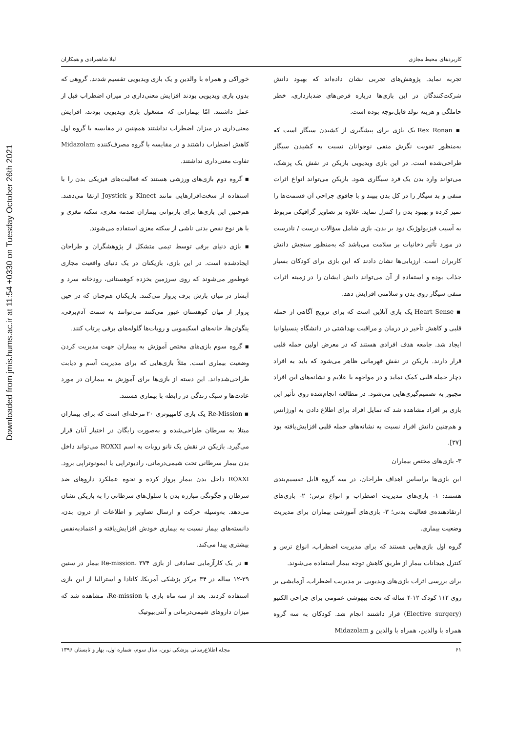Downloaded from jmis.hums.ac.ir at 11:54 +0330 on Tuesday October 26th 2021
کاربردهای محیط مجازی لیلا شاهمرادی و همکاران
تجربه نماید. پژوهش‌های تجربی نشان داده‌اند که بهبود دانش شرکت‌کنندگان در این بازی‌ها درباره قرص‌های ضدبارداری، خطر حاملگی و هزینه تولد قابل‌توجه بوده است.
▪ Rex Ronan یک بازی برای پیشگیری از کشیدن سیگار است که به‌منظور تقویت نگرش منفی نوجوانان نسبت به کشیدن سیگار طراحی‌شده است. در این بازی ویدیویی بازیکن در نقش یک پزشک، می‌تواند وارد بدن یک فرد سیگاری شود. بازیکن می‌تواند انواع اثرات منفی و بد سیگار را در کل بدن ببیند و با چاقوی جراحی آن قسمت‌ها را تمیز کرده و بهبود بدن را کنترل نماید. علاوه بر تصاویر گرافیکی مربوط به آسیب فیزیولوژیک دود بر بدن، بازی شامل سؤالات درست / نادرست در مورد تأثیر دخانیات بر سلامت می‌باشد که به‌منظور سنجش دانش کاربران است. ارزیابی‌ها نشان دادند که این بازی برای کودکان بسیار جذاب بوده و استفاده از آن می‌تواند دانش ایشان را در زمینه اثرات منفی سیگار روی بدن و سلامتی افزایش دهد.
▪ Heart Sense یک بازی آنلاین است که برای ترویج آگاهی از حمله قلبی و کاهش تأخیر در درمان و مراقبت بهداشتی در دانشگاه پنسیلوانیا ایجاد شد. جامعه هدف افرادی هستند که در معرض اولین حمله قلبی قرار دارند. بازیکن در نقش قهرمانی ظاهر می‌شود که باید به افراد دچار حمله قلبی کمک نماید و در مواجهه با علایم و نشانه‌های این افراد مجبور به تصمیم‌گیری‌هایی می‌شود. در مطالعه انجام‌شده روی تأثیر این بازی بر افراد مشاهده شد که تمایل افراد برای اطلاع دادن به اورژانس و هم‌چنین دانش افراد نسبت به نشانه‌های حمله قلبی افزایش‌یافته بود [۳۷].
۳- بازی‌های مختص بیماران
این بازی‌ها براساس اهداف طراحان، در سه گروه قابل تقسیم‌بندی هستند: ۱- بازی‌های مدیریت اضطراب و انواع ترس؛ ۲- بازی‌های ارتقادهنده‌ی فعالیت بدنی؛ ۳- بازی‌های آموزشی بیماران برای مدیریت وضعیت بیماری.
گروه اول بازی‌هایی هستند که برای مدیریت اضطراب، انواع ترس و کنترل هیجانات بیمار از طریق کاهش توجه بیمار استفاده می‌شوند.
برای بررسی اثرات بازی‌های ویدیویی بر مدیریت اضطراب، آزمایشی بر روی ۱۱۲ کودک ۱۲-۴ ساله که تحت بیهوشی عمومی برای جراحی الکتیو (Elective surgery) قرار داشتند انجام شد. کودکان به سه گروه همراه با والدین، همراه با والدین و Midazolam
خوراکی و همراه با والدین و یک بازی ویدیویی تقسیم شدند. گروهی که بدون بازی ویدیویی بودند افزایش معنی‌داری در میزان اضطراب قبل از عمل داشتند. امّا بیمارانی که مشغول بازی ویدیویی بودند، افزایش معنی‌داری در میزان اضطراب نداشتند همچنین در مقایسه با گروه اول کاهش اضطراب داشتند و در مقایسه با گروه مصرف‌کننده Midazolam تفاوت معنی‌داری نداشتند.
▪ گروه دوم بازی‌های ورزشی هستند که فعالیت‌های فیزیکی بدن را با استفاده از سخت‌افزارهایی مانند Kinect و Joystick ارتقا می‌دهند. هم‌چنین این بازی‌ها برای بازتوانی بیماران صدمه مغزی، سکته مغزی و یا هر نوع نقص بدنی ناشی از سکته مغزی استفاده می‌شوند.
▪ بازی دنیای برفی توسط تیمی متشکل از پژوهشگران و طراحان ایجادشده است. در این بازی، بازیکنان در یک دنیای واقعیت مجازی غوطه‌ور می‌شوند که روی سرزمین یخزده کوهستانی، رودخانه سرد و آبشار در میان بارش برف پرواز می‌کنند. بازیکنان هم‌چنان که در حین پرواز از میان کوهستان عبور می‌کنند می‌توانند به سمت آدم‌برفی، پنگوئن‌ها، خانه‌های اسکیمویی و روبات‌ها گلوله‌های برفی پرتاب کنند.
▪ گروه سوم بازی‌های مختص آموزش به بیماران جهت مدیریت کردن وضعیت بیماری است. مثلاً بازی‌هایی که برای مدیریت آسم و دیابت طراحی‌شده‌اند. این دسته از بازی‌ها برای آموزش به بیماران در مورد عادت‌ها و سبک زندگی در رابطه با بیماری هستند.
▪ Re-Mission یک بازی کامپیوتری ۲۰ مرحله‌ای است که برای بیماران مبتلا به سرطان طراحی‌شده و به‌صورت رایگان در اختیار آنان قرار می‌گیرد. بازیکن در نقش یک نانو روبات به اسم ROXXI می‌تواند داخل بدن بیمار سرطانی تحت شیمی‌درمانی، رادیوتراپی یا ایمونوتراپی برود. ROXXI داخل بدن بیمار پرواز کرده و نحوه عملکرد داروهای ضد سرطان و چگونگی مبارزه بدن با سلول‌های سرطانی را به بازیکن نشان می‌دهد. به‌وسیله حرکت و ارسال تصاویر و اطلاعات از درون بدن، دانسته‌های بیمار نسبت به بیماری خودش افزایش‌یافته و اعتمادبه‌نفس بیشتری پیدا می‌کند.
▪ در یک کارآزمایی تصادفی از بازی Re-mission، ۳۷۴ بیمار در سنین ۲۹-۱۲ ساله در ۳۴ مرکز پزشکی آمریکا، کانادا و استرالیا از این بازی استفاده کردند. بعد از سه ماه بازی با Re-mission، مشاهده شد که میزان داروهای شیمی‌درمانی و آنتی‌بیوتیک
۶۱ مجله اطلاع‌رسانی پزشکی نوین، سال سوم، شماره اول، بهار و تابستان ۱۳۹۶